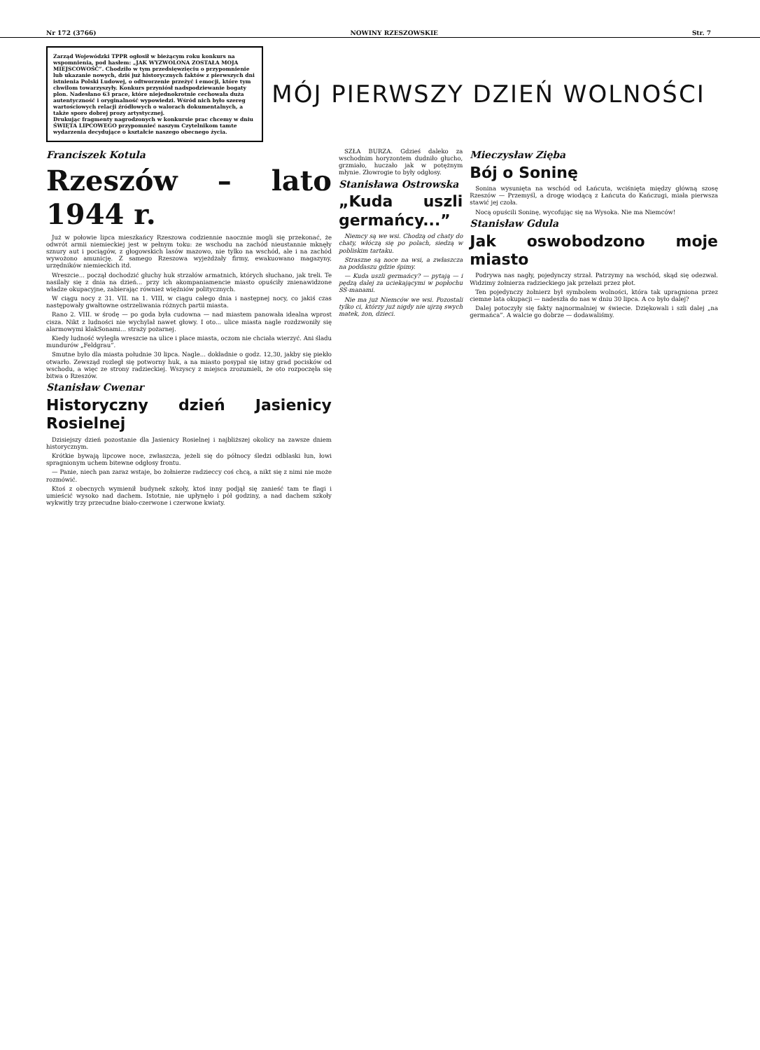Nr 172 (3766) NOWINY RZESZOWSKIE Str. 7
Zarząd Wojewódzki TPPR ogłosił w bieżącym roku konkurs na wspomnienia, pod hasłem: „JAK WYZWOLONA ZOSTAŁA MOJA MIEJSCOWOŚĆ”. Chodziło w tym przedsięwzięciu o przypomnienie lub ukazanie nowych, dziś już historycznych faktów z pierwszych dni istnienia Polski Ludowej, o odtworzenie przeżyć i emocji, które tym chwilom towarzyszyły. Konkurs przyniósł nadspodziewanie bogaty plon. Nadesłano 63 prace, które niejednokrotnie cechowała duża autentyczność i oryginalność wypowiedzi. Wśród nich było szereg wartościowych relacji źródłowych o walorach dokumentalnych, a także sporo dobrej prozy artystycznej.
Drukując fragmenty nagrodzonych w konkursie prac chcemy w dniu ŚWIĘTA LIPCOWEGO przypomnieć naszym Czytelnikom tamte wydarzenia decydujące o kształcie naszego obecnego życia.
MÓJ PIERWSZY DZIEŃ WOLNOŚCI
Franciszek Kotula
Rzeszów – lato 1944 r.
Już w połowie lipca mieszkańcy Rzeszowa codziennie naocznie mogli się przekonać, że odwrót armii niemieckiej jest w pełnym toku: ze wschodu na zachód nieustannie mknęły sznury aut i pociągów, z głogowskich lasów mazowo, nie tylko na wschód, ale i na zachód wywożono amunicję. Z samego Rzeszowa wyjeżdżały firmy, ewakuowano magazyny, urzędników niemieckich itd.
Wreszcie... począł dochodzić głuchy huk strzałów armatnich, których słuchano, jak treli. Te nasilały się z dnia na dzień... przy ich akompaniamencie miasto opuściły znienawidzone władze okupacyjne, zabierając również więźniów politycznych.
W ciągu nocy z 31. VII. na 1. VIII, w ciągu całego dnia i następnej nocy, co jakiś czas następowały gwałtowne ostrzeliwania różnych partii miasta.
Rano 2. VIII. w środę — po goda była cudowna — nad miastem panowała idealna wprost cisza. Nikt z ludności nie wychylał nawet głowy. I oto... ulice miasta nagle rozdzwoniły się alarmowymi klakSonami... straży pożarnej.
Kiedy ludność wyległa wreszcie na ulice i place miasta, oczom nie chciała wierzyć. Ani śladu mundurów „Feldgrau”.
Smutne było dla miasta południe 30 lipca. Nagle... dokładnie o godz. 12,30, jakby się piekło otwarło. Zewsząd rozległ się potworny huk, a na miasto posypał się istny grad pocisków od wschodu, a więc ze strony radzieckiej. Wszyscy z miejsca zrozumieli, że oto rozpoczęła się bitwa o Rzeszów.
Stanisław Cwenar
Historyczny dzień Jasienicy Rosielnej
Dzisiejszy dzień pozostanie dla Jasienicy Rosielnej i najbliższej okolicy na zawsze dniem historycznym.
Krótkie bywają lipcowe noce, zwłaszcza, jeżeli się do północy śledzi odblaski łun, łowi spragnionym uchem bitewne odgłosy frontu.
— Panie, niech pan zaraz wstaje, bo żołnierze radzieccy coś chcą, a nikt się z nimi nie może rozmówić.
Ktoś z obecnych wymienił budynek szkoły, ktoś inny podjął się zanieść tam te flagi i umieścić wysoko nad dachem. Istotnie, nie upłynęło i pół godziny, a nad dachem szkoły wykwitły trzy przecudne biało-czerwone i czerwone kwiaty.
SZŁA BURZA. Gdzieś daleko za wschodnim horyzontem dudniło głucho, grzmiało, huczało jak w potężnym młynie. Złowrogie to były odgłosy.
Stanisława Ostrowska
„Kuda uszli germańcy...”
Niemcy są we wsi. Chodzą od chaty do chaty, włóczą się po polach, siedzą w pobliskim tartaku.
Straszne są noce na wsi, a zwłaszcza na poddaszu gdzie śpimy.
— Kuda uszli germańcy? — pytają — i pędzą dalej za uciekającymi w popłochu SS-manami.
Nie ma już Niemców we wsi. Pozostali tylko ci, którzy już nigdy nie ujrzą swych matek, żon, dzieci.
Mieczysław Zięba
Bój o Soninę
Sonina wysunięta na wschód od Łańcuta, wciśnięta między główną szosę Rzeszów — Przemyśl, a drogę wiodącą z Łańcuta do Kańczugi, miała pierwsza stawić jej czoła.
Nocą opuścili Soninę, wycofując się na Wysoka. Nie ma Niemców!
Stanisław Gdula
Jak oswobodzono moje miasto
Podrywa nas nagły, pojedynczy strzał. Patrzymy na wschód, skąd się odezwał. Widzimy żołnierza radzieckiego jak przełazi przez płot.
Ten pojedynczy żołnierz był symbolem wolności, która tak upragniona przez ciemne lata okupacji — nadeszła do nas w dniu 30 lipca. A co było dalej?
Dalej potoczyły się fakty najnormalniej w świecie. Dziękowali i szli dalej „na germańca”. A walcie go dobrze — dodawaliśmy.